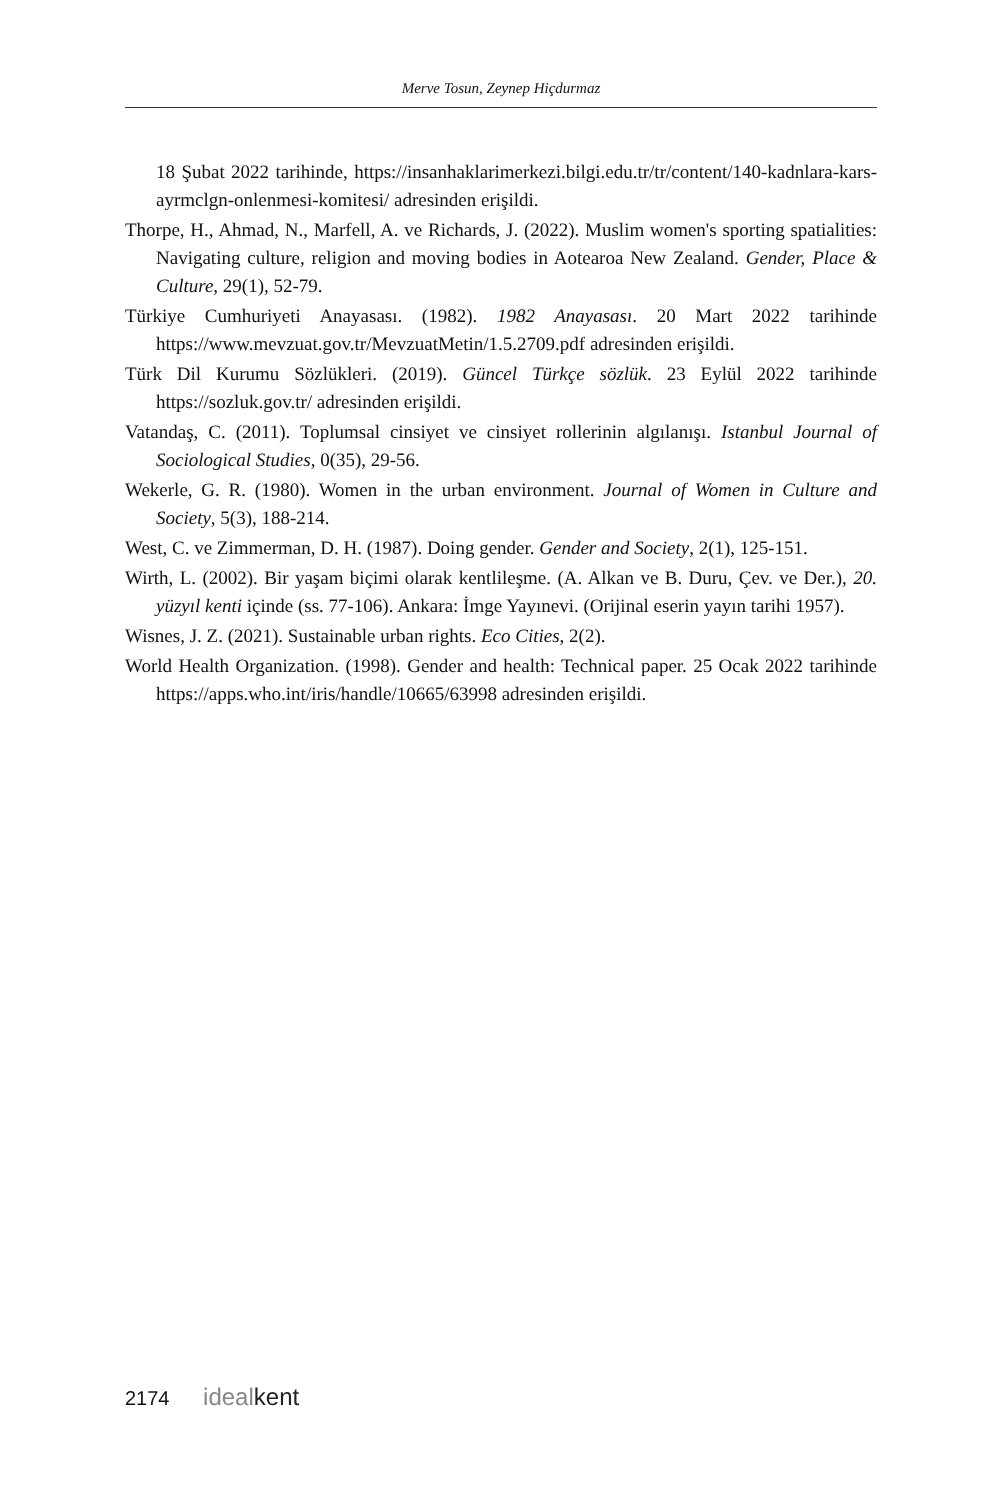Merve Tosun, Zeynep Hiçdurmaz
18 Şubat 2022 tarihinde, https://insanhaklarimerkezi.bilgi.edu.tr/tr/content/140-kadnlara-kars-ayrmclgn-onlenmesi-komitesi/ adresinden erişildi.
Thorpe, H., Ahmad, N., Marfell, A. ve Richards, J. (2022). Muslim women's sporting spatialities: Navigating culture, religion and moving bodies in Aotearoa New Zealand. Gender, Place & Culture, 29(1), 52-79.
Türkiye Cumhuriyeti Anayasası. (1982). 1982 Anayasası. 20 Mart 2022 tarihinde https://www.mevzuat.gov.tr/MevzuatMetin/1.5.2709.pdf adresinden erişildi.
Türk Dil Kurumu Sözlükleri. (2019). Güncel Türkçe sözlük. 23 Eylül 2022 tarihinde https://sozluk.gov.tr/ adresinden erişildi.
Vatandaş, C. (2011). Toplumsal cinsiyet ve cinsiyet rollerinin algılanışı. Istanbul Journal of Sociological Studies, 0(35), 29-56.
Wekerle, G. R. (1980). Women in the urban environment. Journal of Women in Culture and Society, 5(3), 188-214.
West, C. ve Zimmerman, D. H. (1987). Doing gender. Gender and Society, 2(1), 125-151.
Wirth, L. (2002). Bir yaşam biçimi olarak kentlileşme. (A. Alkan ve B. Duru, Çev. ve Der.), 20. yüzyıl kenti içinde (ss. 77-106). Ankara: İmge Yayınevi. (Orijinal eserin yayın tarihi 1957).
Wisnes, J. Z. (2021). Sustainable urban rights. Eco Cities, 2(2).
World Health Organization. (1998). Gender and health: Technical paper. 25 Ocak 2022 tarihinde https://apps.who.int/iris/handle/10665/63998 adresinden erişildi.
2174 ideal kent